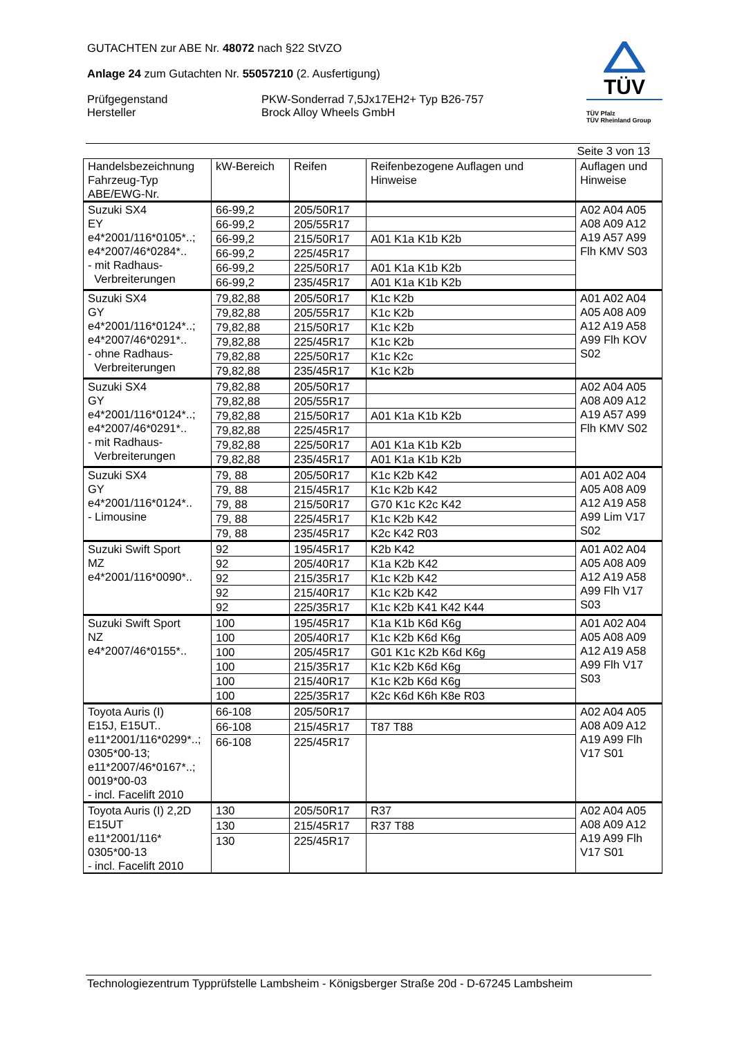GUTACHTEN zur ABE Nr. 48072 nach §22 StVZO
Anlage 24 zum Gutachten Nr. 55057210 (2. Ausfertigung)
Prüfgegenstand
Hersteller
PKW-Sonderrad 7,5Jx17EH2+ Typ B26-757
Brock Alloy Wheels GmbH
TÜV
TÜV Pfalz
TÜV Rheinland Group
Seite 3 von 13
| Handelsbezeichnung Fahrzeug-Typ ABE/EWG-Nr. | kW-Bereich | Reifen | Reifenbezogene Auflagen und Hinweise | Auflagen und Hinweise |
| --- | --- | --- | --- | --- |
| Suzuki SX4 EY e4*2001/116*0105*..; e4*2007/46*0284*.. - mit Radhaus- Verbreiterungen | 66-99,2 | 205/50R17 | | A02 A04 A05 A08 A09 A12 A19 A57 A99 Flh KMV S03 |
| | 66-99,2 | 205/55R17 | | |
| | 66-99,2 | 215/50R17 | A01 K1a K1b K2b | |
| | 66-99,2 | 225/45R17 | | |
| | 66-99,2 | 225/50R17 | A01 K1a K1b K2b | |
| | 66-99,2 | 235/45R17 | A01 K1a K1b K2b | |
| Suzuki SX4 GY e4*2001/116*0124*..; e4*2007/46*0291*.. - ohne Radhaus- Verbreiterungen | 79,82,88 | 205/50R17 | K1c K2b | A01 A02 A04 A05 A08 A09 A12 A19 A58 A99 Flh KOV S02 |
| | 79,82,88 | 205/55R17 | K1c K2b | |
| | 79,82,88 | 215/50R17 | K1c K2b | |
| | 79,82,88 | 225/45R17 | K1c K2b | |
| | 79,82,88 | 225/50R17 | K1c K2c | |
| | 79,82,88 | 235/45R17 | K1c K2b | |
| Suzuki SX4 GY e4*2001/116*0124*..; e4*2007/46*0291*.. - mit Radhaus- Verbreiterungen | 79,82,88 | 205/50R17 | | A02 A04 A05 A08 A09 A12 A19 A57 A99 Flh KMV S02 |
| | 79,82,88 | 205/55R17 | | |
| | 79,82,88 | 215/50R17 | A01 K1a K1b K2b | |
| | 79,82,88 | 225/45R17 | | |
| | 79,82,88 | 225/50R17 | A01 K1a K1b K2b | |
| | 79,82,88 | 235/45R17 | A01 K1a K1b K2b | |
| Suzuki SX4 GY e4*2001/116*0124*.. - Limousine | 79, 88 | 205/50R17 | K1c K2b K42 | A01 A02 A04 A05 A08 A09 A12 A19 A58 A99 Lim V17 S02 |
| | 79, 88 | 215/45R17 | K1c K2b K42 | |
| | 79, 88 | 215/50R17 | G70 K1c K2c K42 | |
| | 79, 88 | 225/45R17 | K1c K2b K42 | |
| | 79, 88 | 235/45R17 | K2c K42 R03 | |
| Suzuki Swift Sport MZ e4*2001/116*0090*.. | 92 | 195/45R17 | K2b K42 | A01 A02 A04 A05 A08 A09 A12 A19 A58 A99 Flh V17 S03 |
| | 92 | 205/40R17 | K1a K2b K42 | |
| | 92 | 215/35R17 | K1c K2b K42 | |
| | 92 | 215/40R17 | K1c K2b K42 | |
| | 92 | 225/35R17 | K1c K2b K41 K42 K44 | |
| Suzuki Swift Sport NZ e4*2007/46*0155*.. | 100 | 195/45R17 | K1a K1b K6d K6g | A01 A02 A04 A05 A08 A09 A12 A19 A58 A99 Flh V17 S03 |
| | 100 | 205/40R17 | K1c K2b K6d K6g | |
| | 100 | 205/45R17 | G01 K1c K2b K6d K6g | |
| | 100 | 215/35R17 | K1c K2b K6d K6g | |
| | 100 | 215/40R17 | K1c K2b K6d K6g | |
| | 100 | 225/35R17 | K2c K6d K6h K8e R03 | |
| Toyota Auris (I) E15J, E15UT.. e11*2001/116*0299*..; 0305*00-13; e11*2007/46*0167*..; 0019*00-03 - incl. Facelift 2010 | 66-108 | 205/50R17 | | A02 A04 A05 A08 A09 A12 A19 A99 Flh V17 S01 |
| | 66-108 | 215/45R17 | T87 T88 | |
| | 66-108 | 225/45R17 | | |
| Toyota Auris (I) 2,2D E15UT e11*2001/116* 0305*00-13 - incl. Facelift 2010 | 130 | 205/50R17 | R37 | A02 A04 A05 A08 A09 A12 A19 A99 Flh V17 S01 |
| | 130 | 215/45R17 | R37 T88 | |
| | 130 | 225/45R17 | | |
Technologiezentrum Typprüfstelle Lambsheim - Königsberger Straße 20d - D-67245 Lambsheim